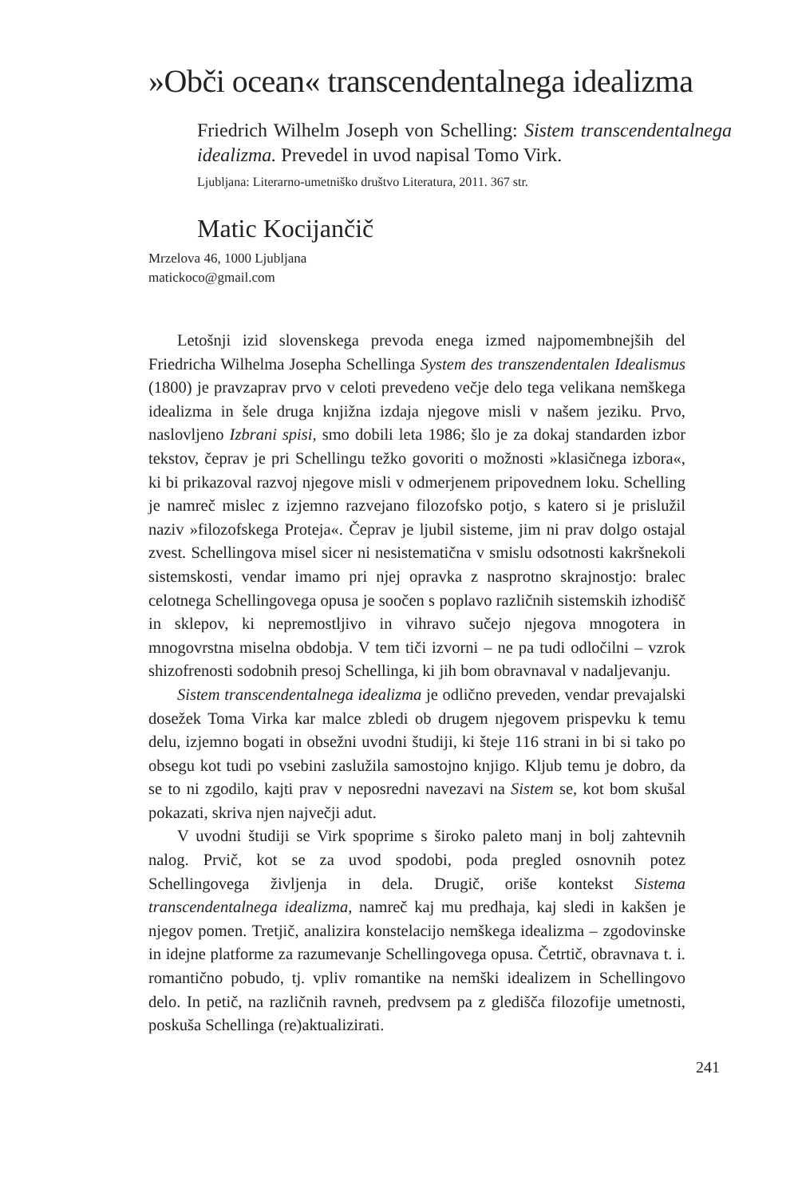»Obči ocean« transcendentalnega idealizma
Friedrich Wilhelm Joseph von Schelling: Sistem transcendentalnega idealizma. Prevedel in uvod napisal Tomo Virk.
Ljubljana: Literarno-umetniško društvo Literatura, 2011. 367 str.
Matic Kocijančič
Mrzelova 46, 1000 Ljubljana
matickoco@gmail.com
Letošnji izid slovenskega prevoda enega izmed najpomembnejših del Friedricha Wilhelma Josepha Schellinga System des transzendentalen Idealismus (1800) je pravzaprav prvo v celoti prevedeno večje delo tega velikana nemškega idealizma in šele druga knjižna izdaja njegove misli v našem jeziku. Prvo, naslovljeno Izbrani spisi, smo dobili leta 1986; šlo je za dokaj standarden izbor tekstov, čeprav je pri Schellingu težko govoriti o možnosti »klasičnega izbora«, ki bi prikazoval razvoj njegove misli v odmerjenem pripovednem loku. Schelling je namreč mislec z izjemno razvejano filozofsko potjo, s katero si je prislužil naziv »filozofskega Proteja«. Čeprav je ljubil sisteme, jim ni prav dolgo ostajal zvest. Schellingova misel sicer ni nesistematična v smislu odsotnosti kakršnekoli sistemskosti, vendar imamo pri njej opravka z nasprotno skrajnostjo: bralec celotnega Schellingovega opusa je soočen s poplavo različnih sistemskih izhodišč in sklepov, ki nepremostljivo in vihravo sučejo njegova mnogotera in mnogovrstna miselna obdobja. V tem tiči izvorni – ne pa tudi odločilni – vzrok shizofrenosti sodobnih presoj Schellinga, ki jih bom obravnaval v nadaljevanju.
Sistem transcendentalnega idealizma je odlično preveden, vendar prevajalski dosežek Toma Virka kar malce zbledi ob drugem njegovem prispevku k temu delu, izjemno bogati in obsežni uvodni študiji, ki šteje 116 strani in bi si tako po obsegu kot tudi po vsebini zaslužila samostojno knjigo. Kljub temu je dobro, da se to ni zgodilo, kajti prav v neposredni navezavi na Sistem se, kot bom skušal pokazati, skriva njen največji adut.
V uvodni študiji se Virk spoprime s široko paleto manj in bolj zahtevnih nalog. Prvič, kot se za uvod spodobi, poda pregled osnovnih potez Schellingovega življenja in dela. Drugič, oriše kontekst Sistema transcendentalnega idealizma, namreč kaj mu predhaja, kaj sledi in kakšen je njegov pomen. Tretjič, analizira konstelacijo nemškega idealizma – zgodovinske in idejne platforme za razumevanje Schellingovega opusa. Četrtič, obravnava t. i. romantično pobudo, tj. vpliv romantike na nemški idealizem in Schellingovo delo. In petič, na različnih ravneh, predvsem pa z gledišča filozofije umetnosti, poskuša Schellinga (re)aktualizirati.
241